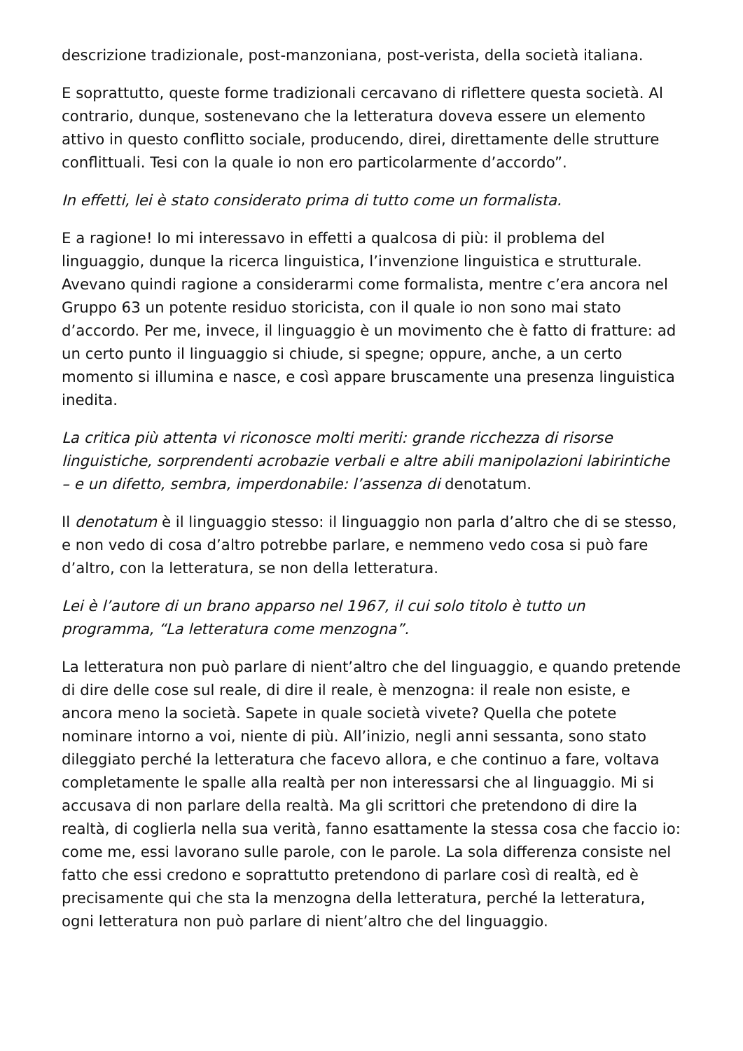descrizione tradizionale, post-manzoniana, post-verista, della società italiana.
E soprattutto, queste forme tradizionali cercavano di riflettere questa società. Al contrario, dunque, sostenevano che la letteratura doveva essere un elemento attivo in questo conflitto sociale, producendo, direi, direttamente delle strutture conflittuali. Tesi con la quale io non ero particolarmente d’accordo”.
In effetti, lei è stato considerato prima di tutto come un formalista.
E a ragione! Io mi interessavo in effetti a qualcosa di più: il problema del linguaggio, dunque la ricerca linguistica, l’invenzione linguistica e strutturale. Avevano quindi ragione a considerarmi come formalista, mentre c’era ancora nel Gruppo 63 un potente residuo storicista, con il quale io non sono mai stato d’accordo. Per me, invece, il linguaggio è un movimento che è fatto di fratture: ad un certo punto il linguaggio si chiude, si spegne; oppure, anche, a un certo momento si illumina e nasce, e così appare bruscamente una presenza linguistica inedita.
La critica più attenta vi riconosce molti meriti: grande ricchezza di risorse linguistiche, sorprendenti acrobazie verbali e altre abili manipolazioni labirintiche – e un difetto, sembra, imperdonabile: l’assenza di denotatum.
Il denotatum è il linguaggio stesso: il linguaggio non parla d’altro che di se stesso, e non vedo di cosa d’altro potrebbe parlare, e nemmeno vedo cosa si può fare d’altro, con la letteratura, se non della letteratura.
Lei è l’autore di un brano apparso nel 1967, il cui solo titolo è tutto un programma, “La letteratura come menzogna”.
La letteratura non può parlare di nient’altro che del linguaggio, e quando pretende di dire delle cose sul reale, di dire il reale, è menzogna: il reale non esiste, e ancora meno la società. Sapete in quale società vivete? Quella che potete nominare intorno a voi, niente di più. All’inizio, negli anni sessanta, sono stato dileggiato perché la letteratura che facevo allora, e che continuo a fare, voltava completamente le spalle alla realtà per non interessarsi che al linguaggio. Mi si accusava di non parlare della realtà. Ma gli scrittori che pretendono di dire la realtà, di coglierla nella sua verità, fanno esattamente la stessa cosa che faccio io: come me, essi lavorano sulle parole, con le parole. La sola differenza consiste nel fatto che essi credono e soprattutto pretendono di parlare così di realtà, ed è precisamente qui che sta la menzogna della letteratura, perché la letteratura, ogni letteratura non può parlare di nient’altro che del linguaggio.